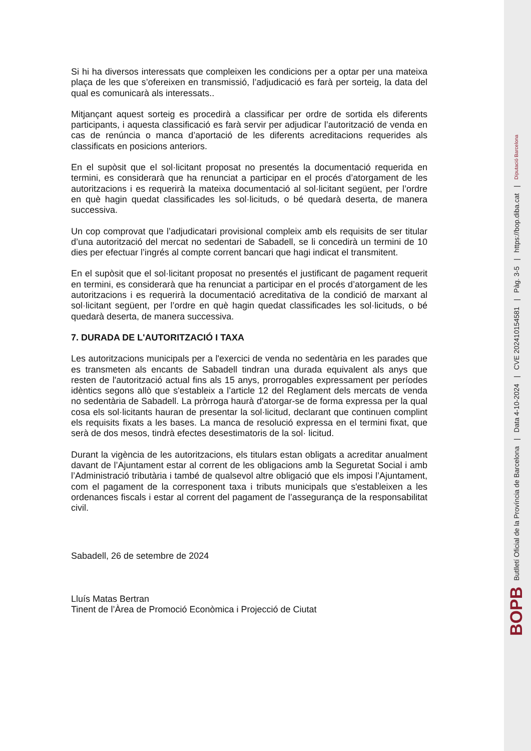Si hi ha diversos interessats que compleixen les condicions per a optar per una mateixa plaça de les que s’ofereixen en transmissió, l’adjudicació es farà per sorteig, la data del qual es comunicarà als interessats..
Mitjançant aquest sorteig es procedirà a classificar per ordre de sortida els diferents participants, i aquesta classificació es farà servir per adjudicar l’autorització de venda en cas de renúncia o manca d’aportació de les diferents acreditacions requerides als classificats en posicions anteriors.
En el supòsit que el sol·licitant proposat no presentés la documentació requerida en termini, es considerarà que ha renunciat a participar en el procés d’atorgament de les autoritzacions i es requerirà la mateixa documentació al sol·licitant següent, per l’ordre en què hagin quedat classificades les sol·licituds, o bé quedarà deserta, de manera successiva.
Un cop comprovat que l’adjudicatari provisional compleix amb els requisits de ser titular d’una autorització del mercat no sedentari de Sabadell, se li concedirà un termini de 10 dies per efectuar l’ingrés al compte corrent bancari que hagi indicat el transmitent.
En el supòsit que el sol·licitant proposat no presentés el justificant de pagament requerit en termini, es considerarà que ha renunciat a participar en el procés d’atorgament de les autoritzacions i es requerirà la documentació acreditativa de la condició de marxant al sol·licitant següent, per l’ordre en què hagin quedat classificades les sol·licituds, o bé quedarà deserta, de manera successiva.
7. DURADA DE L'AUTORITZACIÓ I TAXA
Les autoritzacions municipals per a l'exercici de venda no sedentària en les parades que es transmeten als encants de Sabadell tindran una durada equivalent als anys que resten de l'autorització actual fins als 15 anys, prorrogables expressament per períodes idèntics segons allò que s'estableix a l’article 12 del Reglament dels mercats de venda no sedentària de Sabadell. La pròrroga haurà d'atorgar-se de forma expressa per la qual cosa els sol·licitants hauran de presentar la sol·licitud, declarant que continuen complint els requisits fixats a les bases. La manca de resolució expressa en el termini fixat, que serà de dos mesos, tindrà efectes desestimatoris de la sol· licitud.
Durant la vigència de les autoritzacions, els titulars estan obligats a acreditar anualment davant de l’Ajuntament estar al corrent de les obligacions amb la Seguretat Social i amb l’Administració tributària i també de qualsevol altre obligació que els imposi l’Ajuntament, com el pagament de la corresponent taxa i tributs municipals que s'estableixen a les ordenances fiscals i estar al corrent del pagament de l’assegurança de la responsabilitat civil.
Sabadell, 26 de setembre de 2024
Lluís Matas Bertran
Tinent de l’Àrea de Promoció Econòmica i Projecció de Ciutat
BOPB Butlletí Oficial de la Província de Barcelona | Data 4-10-2024 | CVE 202410154581 | Pàg. 3-5 | https://bop.diba.cat | Diputació Barcelona